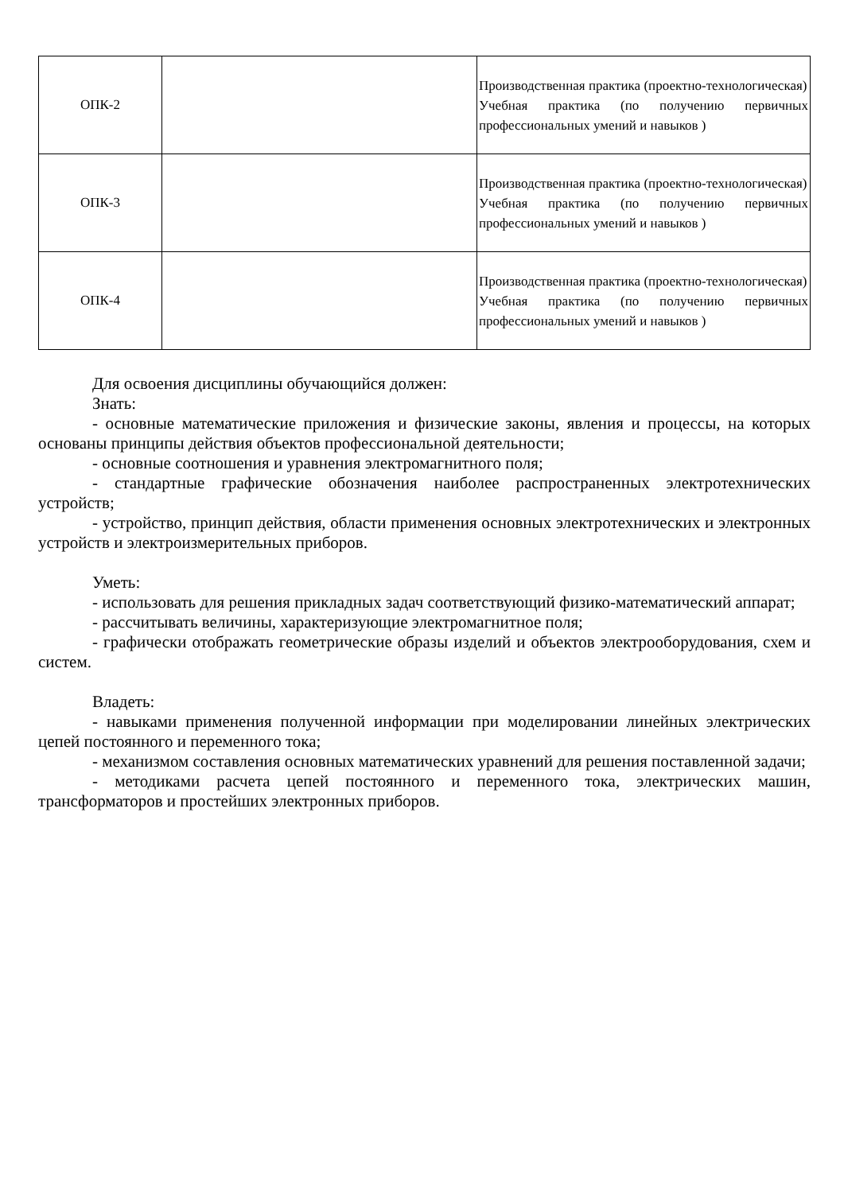| ОПК-2 | | Производственная практика (проектно-технологическая) Учебная практика (по получению первичных профессиональных умений и навыков ) |
| ОПК-3 | | Производственная практика (проектно-технологическая) Учебная практика (по получению первичных профессиональных умений и навыков ) |
| ОПК-4 | | Производственная практика (проектно-технологическая) Учебная практика (по получению первичных профессиональных умений и навыков ) |
Для освоения дисциплины обучающийся должен:
Знать:
- основные математические приложения и физические законы, явления и процессы, на которых основаны принципы действия объектов профессиональной деятельности;
- основные соотношения и уравнения электромагнитного поля;
- стандартные графические обозначения наиболее распространенных электротехнических устройств;
- устройство, принцип действия, области применения основных электротехнических и электронных устройств и электроизмерительных приборов.
Уметь:
- использовать для решения прикладных задач соответствующий физико-математический аппарат;
- рассчитывать величины, характеризующие электромагнитное поля;
- графически отображать геометрические образы изделий и объектов электрооборудования, схем и систем.
Владеть:
- навыками применения полученной информации при моделировании линейных электрических цепей постоянного и переменного тока;
- механизмом составления основных математических уравнений для решения поставленной задачи;
- методиками расчета цепей постоянного и переменного тока, электрических машин, трансформаторов и простейших электронных приборов.